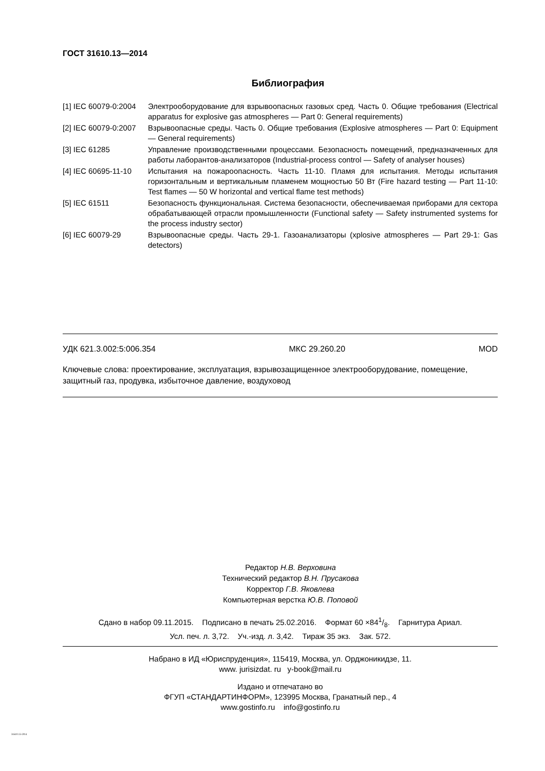ГОСТ 31610.13—2014
Библиография
| [1] IEC 60079-0:2004 | Электрооборудование для взрывоопасных газовых сред. Часть 0. Общие требования (Electrical apparatus for explosive gas atmospheres — Part 0: General requirements) |
| [2] IEC 60079-0:2007 | Взрывоопасные среды. Часть 0. Общие требования (Explosive atmospheres — Part 0: Equipment — General requirements) |
| [3] IEC 61285 | Управление производственными процессами. Безопасность помещений, предназначенных для работы лаборантов-анализаторов (Industrial-process control — Safety of analyser houses) |
| [4] IEC 60695-11-10 | Испытания на пожароопасность. Часть 11-10. Пламя для испытания. Методы испытания горизонтальным и вертикальным пламенем мощностью 50 Вт (Fire hazard testing — Part 11-10: Test flames — 50 W horizontal and vertical flame test methods) |
| [5] IEC 61511 | Безопасность функциональная. Система безопасности, обеспечиваемая приборами для сектора обрабатывающей отрасли промышленности (Functional safety — Safety instrumented systems for the process industry sector) |
| [6] IEC 60079-29 | Взрывоопасные среды. Часть 29-1. Газоанализаторы (xplosive atmospheres — Part 29-1: Gas detectors) |
УДК 621.3.002:5:006.354 МКС 29.260.20 MOD
Ключевые слова: проектирование, эксплуатация, взрывозащищенное электрооборудование, помещение, защитный газ, продувка, избыточное давление, воздуховод
Редактор Н.В. Верховина
Технический редактор В.Н. Прусакова
Корректор Г.В. Яковлева
Компьютерная верстка Ю.В. Поповой
Сдано в набор 09.11.2015. Подписано в печать 25.02.2016. Формат 60 ×841/8. Гарнитура Ариал.
Усл. печ. л. 3,72. Уч.-изд. л. 3,42. Тираж 35 экз. Зак. 572.
Набрано в ИД «Юриспруденция», 115419, Москва, ул. Орджоникидзе, 11.
www. jurisizdat. ru y-book@mail.ru
Издано и отпечатано во
ФГУП «СТАНДАРТИНФОРМ», 123995 Москва, Гранатный пер., 4
www.gostinfo.ru info@gostinfo.ru
31610.13-2014